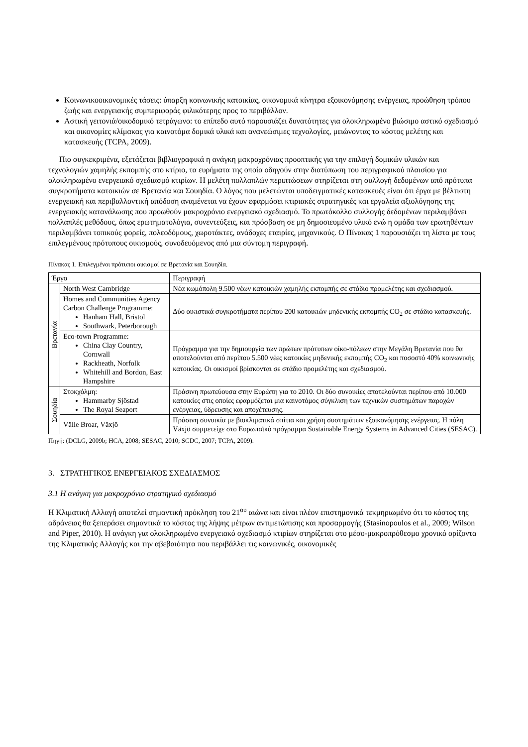Κοινωνικοοικονομικές τάσεις: ύπαρξη κοινωνικής κατοικίας, οικονομικά κίνητρα εξοικονόμησης ενέργειας, προώθηση τρόπου ζωής και ενεργειακής συμπεριφοράς φιλικότερης προς το περιβάλλον.
Αστική γειτονιά/οικοδομικό τετράγωνο: το επίπεδο αυτό παρουσιάζει δυνατότητες για ολοκληρωμένο βιώσιμο αστικό σχεδιασμό και οικονομίες κλίμακας για καινοτόμα δομικά υλικά και ανανεώσιμες τεχνολογίες, μειώνοντας το κόστος μελέτης και κατασκευής (TCPA, 2009).
Πιο συγκεκριμένα, εξετάζεται βιβλιογραφικά η ανάγκη μακροχρόνιας προοπτικής για την επιλογή δομικών υλικών και τεχνολογιών χαμηλής εκπομπής στο κτίριο, τα ευρήματα της οποία οδηγούν στην διατύπωση του περιγραφικού πλαισίου για ολοκληρωμένο ενεργειακό σχεδιασμό κτιρίων. Η μελέτη πολλαπλών περιπτώσεων στηρίζεται στη συλλογή δεδομένων από πρότυπα συγκροτήματα κατοικιών σε Βρετανία και Σουηδία. Ο λόγος που μελετώνται υποδειγματικές κατασκευές είναι ότι έργα με βέλτιστη ενεργειακή και περιβαλλοντική απόδοση αναμένεται να έχουν εφαρμόσει κτιριακές στρατηγικές και εργαλεία αξιολόγησης της ενεργειακής κατανάλωσης που προωθούν μακροχρόνιο ενεργειακό σχεδιασμό. Το πρωτόκολλο συλλογής δεδομένων περιλαμβάνει πολλαπλές μεθόδους, όπως ερωτηματολόγια, συνεντεύξεις, και πρόσβαση σε μη δημοσιευμένο υλικό ενώ η ομάδα των ερωτηθέντων περιλαμβάνει τοπικούς φορείς, πολεοδόμους, χωροτάκτες, ανάδοχες εταιρίες, μηχανικούς. Ο Πίνακας 1 παρουσιάζει τη λίστα με τους επιλεγμένους πρότυπους οικισμούς, συνοδευόμενος από μια σύντομη περιγραφή.
Πίνακας 1. Επιλεγμένοι πρότυποι οικισμοί σε Βρετανία και Σουηδία.
| Έργο | | Περιγραφή |
| --- | --- | --- |
| Βρετανία | North West Cambridge | Νέα κωμόπολη 9.500 νέων κατοικιών χαμηλής εκπομπής σε στάδιο προμελέτης και σχεδιασμού. |
| | Homes and Communities Agency Carbon Challenge Programme: Hanham Hall, Bristol Southwark, Peterborough | Δύο οικιστικά συγκροτήματα περίπου 200 κατοικιών μηδενικής εκπομπής CO<sub>2</sub> σε στάδιο κατασκευής. |
| | Eco-town Programme: China Clay Country, Cornwall Rackheath, Norfolk Whitehill and Bordon, East Hampshire | Πρόγραμμα για την δημιουργία των πρώτων πρότυπων οίκο-πόλεων στην Μεγάλη Βρετανία που θα αποτελούνται από περίπου 5.500 νέες κατοικίες μηδενικής εκπομπής CO<sub>2</sub> και ποσοστό 40% κοινωνικής κατοικίας. Οι οικισμοί βρίσκονται σε στάδιο προμελέτης και σχεδιασμού. |
| Σουηδία | Στοκχόλμη: Hammarby Sjöstad The Royal Seaport | Πράσινη πρωτεύουσα στην Ευρώπη για το 2010. Οι δύο συνοικίες αποτελούνται περίπου από 10.000 κατοικίες στις οποίες εφαρμόζεται μια καινοτόμος σύγκλιση των τεχνικών συστημάτων παροχών ενέργειας, ύδρευσης και αποχέτευσης. |
| | Välle Broar, Växjö | Πράσινη συνοικία με βιοκλιματικά σπίτια και χρήση συστημάτων εξοικονόμησης ενέργειας. Η πόλη Växjö συμμετείχε στο Ευρωπαϊκό πρόγραμμα Sustainable Energy Systems in Advanced Cities (SESAC). |
Πηγή: (DCLG, 2009b; HCA, 2008; SESAC, 2010; SCDC, 2007; TCPA, 2009).
3. ΣΤΡΑΤΗΓΙΚΟΣ ΕΝΕΡΓΕΙΑΚΟΣ ΣΧΕΔΙΑΣΜΟΣ
3.1 Η ανάγκη για μακροχρόνιο στρατηγικό σχεδιασμό
Η Κλιματική Αλλαγή αποτελεί σημαντική πρόκληση του 21<sup>ου</sup> αιώνα και είναι πλέον επιστημονικά τεκμηριωμένο ότι το κόστος της αδράνειας θα ξεπεράσει σημαντικά το κόστος της λήψης μέτρων αντιμετώπισης και προσαρμογής (Stasinopoulos et al., 2009; Wilson and Piper, 2010). Η ανάγκη για ολοκληρωμένο ενεργειακό σχεδιασμό κτιρίων στηρίζεται στο μέσο-μακροπρόθεσμο χρονικό ορίζοντα της Κλιματικής Αλλαγής και την αβεβαιότητα που περιβάλλει τις κοινωνικές, οικονομικές